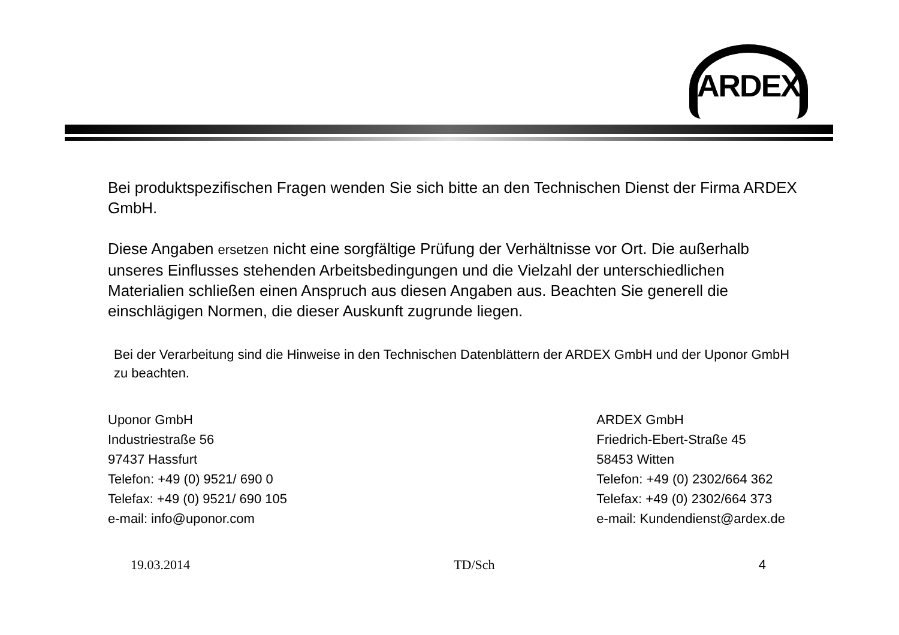ARDEX
Bei produktspezifischen Fragen wenden Sie sich bitte an den Technischen Dienst der Firma ARDEX GmbH.
Diese Angaben ersetzen nicht eine sorgfältige Prüfung der Verhältnisse vor Ort. Die außerhalb unseres Einflusses stehenden Arbeitsbedingungen und die Vielzahl der unterschiedlichen Materialien schließen einen Anspruch aus diesen Angaben aus. Beachten Sie generell die einschlägigen Normen, die dieser Auskunft zugrunde liegen.
Bei der Verarbeitung sind die Hinweise in den Technischen Datenblättern der ARDEX GmbH und der Uponor GmbH zu beachten.
Uponor GmbH
Industriestraße 56
97437 Hassfurt
Telefon: +49 (0) 9521/ 690 0
Telefax: +49 (0) 9521/ 690 105
e-mail: info@uponor.com
ARDEX GmbH
Friedrich-Ebert-Straße 45
58453 Witten
Telefon: +49 (0) 2302/664 362
Telefax: +49 (0) 2302/664 373
e-mail: Kundendienst@ardex.de
19.03.2014 TD/Sch 4